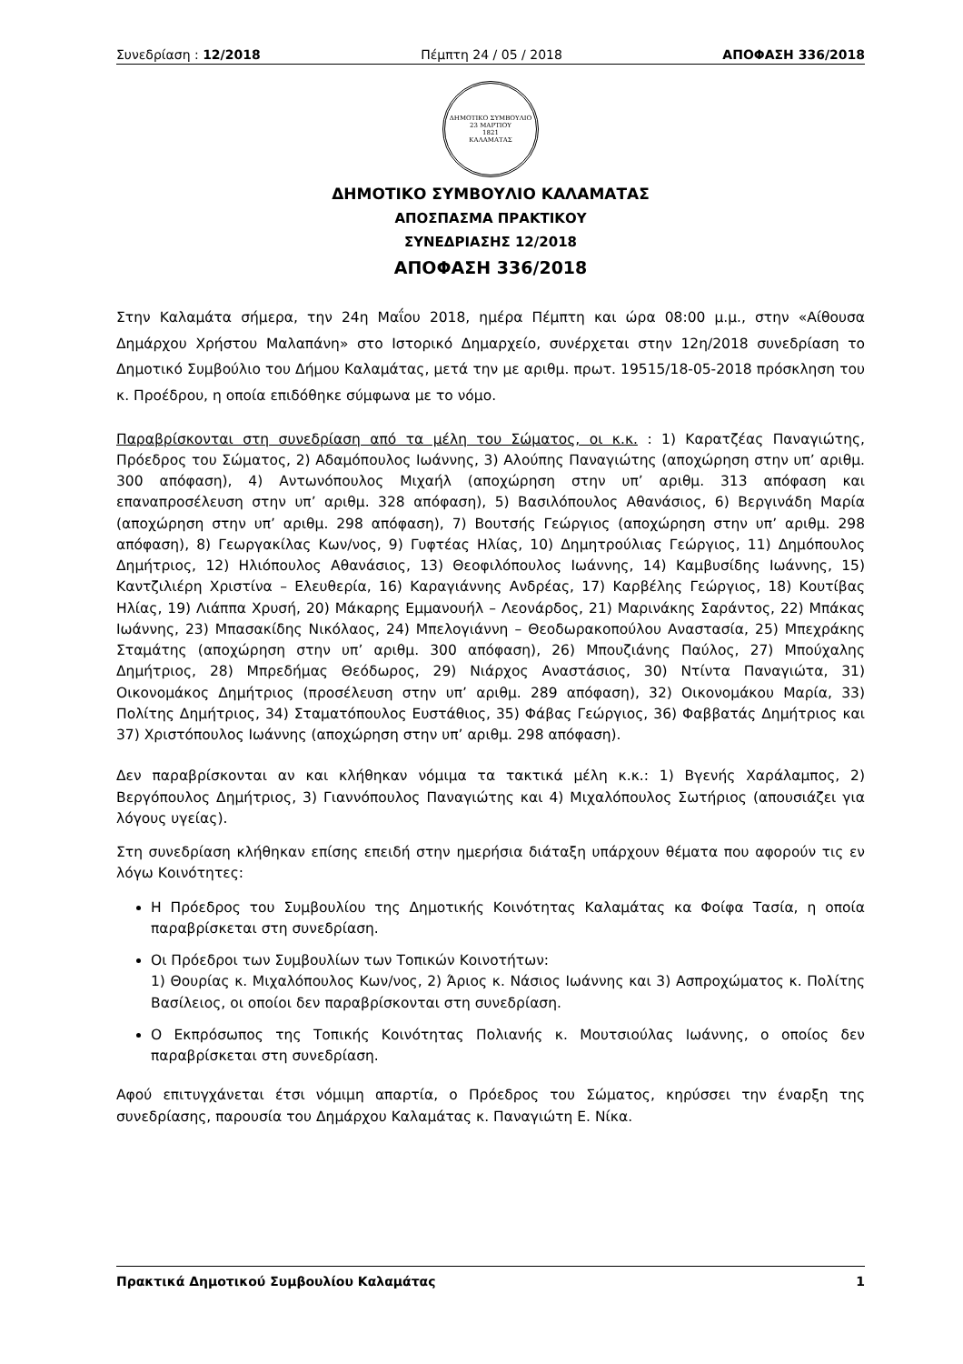Συνεδρίαση : 12/2018 Πέμπτη 24 / 05 / 2018 ΑΠΟΦΑΣΗ 336/2018
ΔΗΜΟΤΙΚΟ ΣΥΜΒΟΥΛΙΟ
23 ΜΑΡΤΙΟΥ
1821
ΚΑΛΑΜΑΤΑΣ
ΔΗΜΟΤΙΚΟ ΣΥΜΒΟΥΛΙΟ ΚΑΛΑΜΑΤΑΣ
ΑΠΟΣΠΑΣΜΑ ΠΡΑΚΤΙΚΟΥ
ΣΥΝΕΔΡΙΑΣΗΣ 12/2018
ΑΠΟΦΑΣΗ 336/2018
Στην Καλαμάτα σήμερα, την 24η Μαΐου 2018, ημέρα Πέμπτη και ώρα 08:00 μ.μ., στην «Αίθουσα Δημάρχου Χρήστου Μαλαπάνη» στο Ιστορικό Δημαρχείο, συνέρχεται στην 12η/2018 συνεδρίαση το Δημοτικό Συμβούλιο του Δήμου Καλαμάτας, μετά την με αριθμ. πρωτ. 19515/18-05-2018 πρόσκληση του κ. Προέδρου, η οποία επιδόθηκε σύμφωνα με το νόμο.
Παραβρίσκονται στη συνεδρίαση από τα μέλη του Σώματος, οι κ.κ. : 1) Καρατζέας Παναγιώτης, Πρόεδρος του Σώματος, 2) Αδαμόπουλος Ιωάννης, 3) Αλούπης Παναγιώτης (αποχώρηση στην υπ’ αριθμ. 300 απόφαση), 4) Αντωνόπουλος Μιχαήλ (αποχώρηση στην υπ’ αριθμ. 313 απόφαση και επαναπροσέλευση στην υπ’ αριθμ. 328 απόφαση), 5) Βασιλόπουλος Αθανάσιος, 6) Βεργινάδη Μαρία (αποχώρηση στην υπ’ αριθμ. 298 απόφαση), 7) Βουτσής Γεώργιος (αποχώρηση στην υπ’ αριθμ. 298 απόφαση), 8) Γεωργακίλας Κων/νος, 9) Γυφτέας Ηλίας, 10) Δημητρούλιας Γεώργιος, 11) Δημόπουλος Δημήτριος, 12) Ηλιόπουλος Αθανάσιος, 13) Θεοφιλόπουλος Ιωάννης, 14) Καμβυσίδης Ιωάννης, 15) Καντζιλιέρη Χριστίνα – Ελευθερία, 16) Καραγιάννης Ανδρέας, 17) Καρβέλης Γεώργιος, 18) Κουτίβας Ηλίας, 19) Λιάππα Χρυσή, 20) Μάκαρης Εμμανουήλ – Λεονάρδος, 21) Μαρινάκης Σαράντος, 22) Μπάκας Ιωάννης, 23) Μπασακίδης Νικόλαος, 24) Μπελογιάννη – Θεοδωρακοπούλου Αναστασία, 25) Μπεχράκης Σταμάτης (αποχώρηση στην υπ’ αριθμ. 300 απόφαση), 26) Μπουζιάνης Παύλος, 27) Μπούχαλης Δημήτριος, 28) Μπρεδήμας Θεόδωρος, 29) Νιάρχος Αναστάσιος, 30) Ντίντα Παναγιώτα, 31) Οικονομάκος Δημήτριος (προσέλευση στην υπ’ αριθμ. 289 απόφαση), 32) Οικονομάκου Μαρία, 33) Πολίτης Δημήτριος, 34) Σταματόπουλος Ευστάθιος, 35) Φάβας Γεώργιος, 36) Φαββατάς Δημήτριος και 37) Χριστόπουλος Ιωάννης (αποχώρηση στην υπ’ αριθμ. 298 απόφαση).
Δεν παραβρίσκονται αν και κλήθηκαν νόμιμα τα τακτικά μέλη κ.κ.: 1) Βγενής Χαράλαμπος, 2) Βεργόπουλος Δημήτριος, 3) Γιαννόπουλος Παναγιώτης και 4) Μιχαλόπουλος Σωτήριος (απουσιάζει για λόγους υγείας).
Στη συνεδρίαση κλήθηκαν επίσης επειδή στην ημερήσια διάταξη υπάρχουν θέματα που αφορούν τις εν λόγω Κοινότητες:
Η Πρόεδρος του Συμβουλίου της Δημοτικής Κοινότητας Καλαμάτας κα Φοίφα Τασία, η οποία παραβρίσκεται στη συνεδρίαση.
Οι Πρόεδροι των Συμβουλίων των Τοπικών Κοινοτήτων:
1) Θουρίας κ. Μιχαλόπουλος Κων/νος, 2) Άριος κ. Νάσιος Ιωάννης και 3) Ασπροχώματος κ. Πολίτης Βασίλειος, οι οποίοι δεν παραβρίσκονται στη συνεδρίαση.
Ο Εκπρόσωπος της Τοπικής Κοινότητας Πολιανής κ. Μουτσιούλας Ιωάννης, ο οποίος δεν παραβρίσκεται στη συνεδρίαση.
Αφού επιτυγχάνεται έτσι νόμιμη απαρτία, ο Πρόεδρος του Σώματος, κηρύσσει την έναρξη της συνεδρίασης, παρουσία του Δημάρχου Καλαμάτας κ. Παναγιώτη Ε. Νίκα.
Πρακτικά Δημοτικού Συμβουλίου Καλαμάτας 1